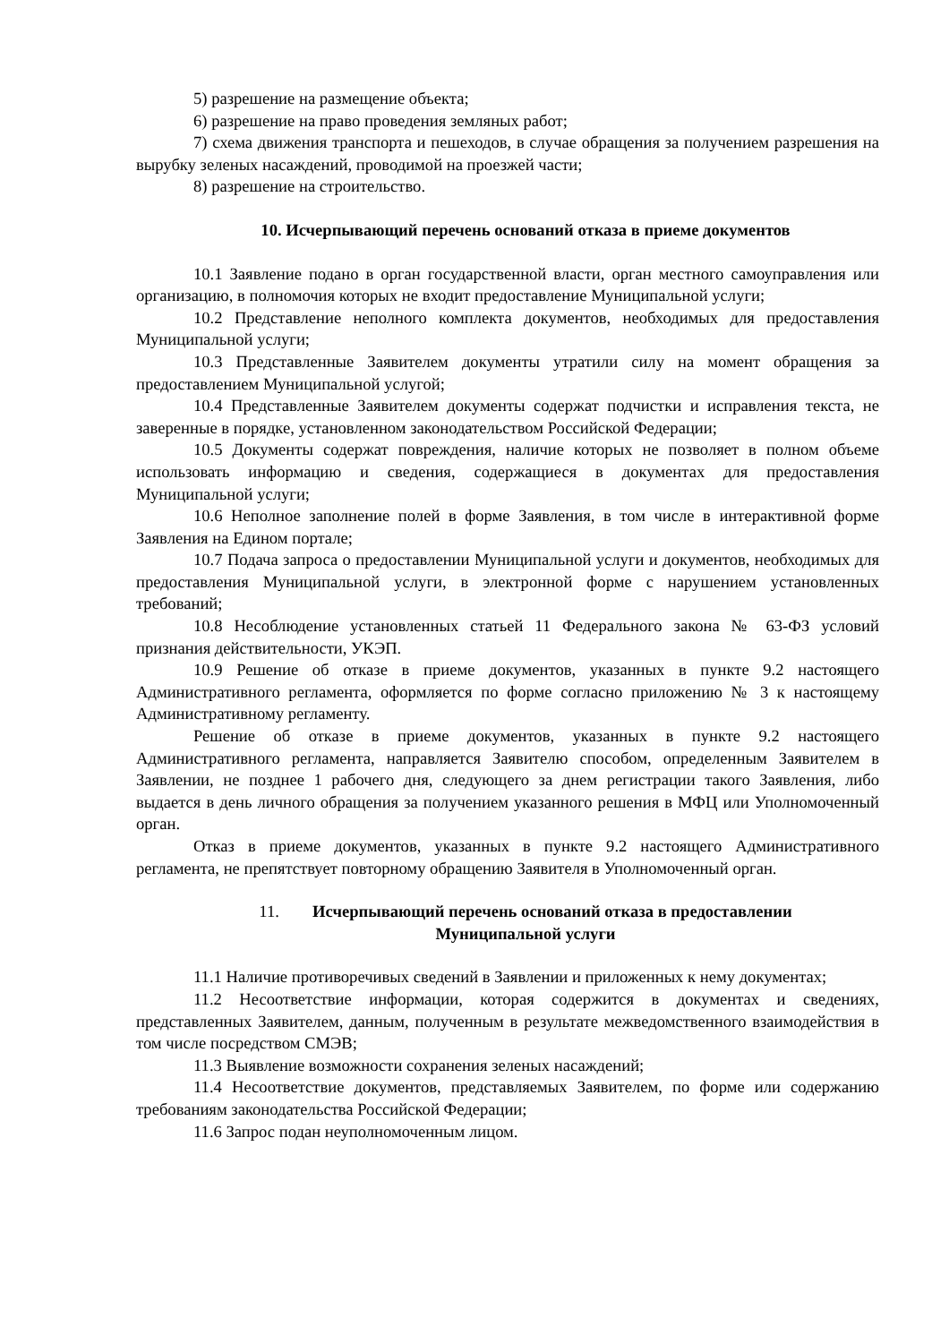5) разрешение на размещение объекта;
6) разрешение на право проведения земляных работ;
7) схема движения транспорта и пешеходов, в случае обращения за получением разрешения на вырубку зеленых насаждений, проводимой на проезжей части;
8) разрешение на строительство.
10. Исчерпывающий перечень оснований отказа в приеме документов
10.1 Заявление подано в орган государственной власти, орган местного самоуправления или организацию, в полномочия которых не входит предоставление Муниципальной услуги;
10.2 Представление неполного комплекта документов, необходимых для предоставления Муниципальной услуги;
10.3 Представленные Заявителем документы утратили силу на момент обращения за предоставлением Муниципальной услугой;
10.4 Представленные Заявителем документы содержат подчистки и исправления текста, не заверенные в порядке, установленном законодательством Российской Федерации;
10.5 Документы содержат повреждения, наличие которых не позволяет в полном объеме использовать информацию и сведения, содержащиеся в документах для предоставления Муниципальной услуги;
10.6 Неполное заполнение полей в форме Заявления, в том числе в интерактивной форме Заявления на Едином портале;
10.7 Подача запроса о предоставлении Муниципальной услуги и документов, необходимых для предоставления Муниципальной услуги, в электронной форме с нарушением установленных требований;
10.8 Несоблюдение установленных статьей 11 Федерального закона № 63-ФЗ условий признания действительности, УКЭП.
10.9 Решение об отказе в приеме документов, указанных в пункте 9.2 настоящего Административного регламента, оформляется по форме согласно приложению № 3 к настоящему Административному регламенту.
Решение об отказе в приеме документов, указанных в пункте 9.2 настоящего Административного регламента, направляется Заявителю способом, определенным Заявителем в Заявлении, не позднее 1 рабочего дня, следующего за днем регистрации такого Заявления, либо выдается в день личного обращения за получением указанного решения в МФЦ или Уполномоченный орган.
Отказ в приеме документов, указанных в пункте 9.2 настоящего Административного регламента, не препятствует повторному обращению Заявителя в Уполномоченный орган.
11. Исчерпывающий перечень оснований отказа в предоставлении
Муниципальной услуги
11.1 Наличие противоречивых сведений в Заявлении и приложенных к нему документах;
11.2 Несоответствие информации, которая содержится в документах и сведениях, представленных Заявителем, данным, полученным в результате межведомственного взаимодействия в том числе посредством СМЭВ;
11.3 Выявление возможности сохранения зеленых насаждений;
11.4 Несоответствие документов, представляемых Заявителем, по форме или содержанию требованиям законодательства Российской Федерации;
11.6 Запрос подан неуполномоченным лицом.